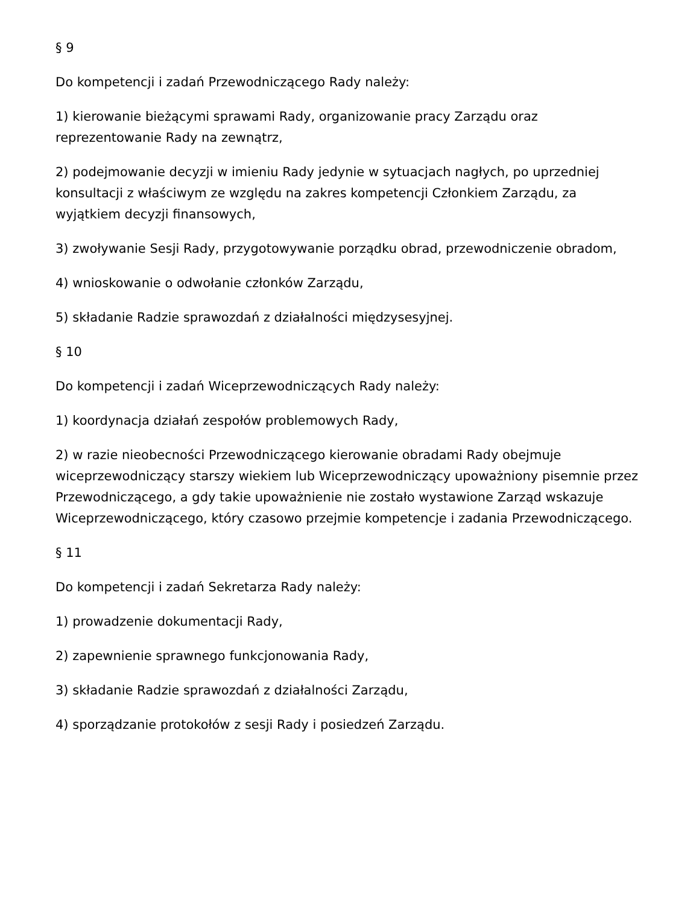§ 9
Do kompetencji i zadań Przewodniczącego Rady należy:
1) kierowanie bieżącymi sprawami Rady, organizowanie pracy Zarządu oraz reprezentowanie Rady na zewnątrz,
2) podejmowanie decyzji w imieniu Rady jedynie w sytuacjach nagłych, po uprzedniej konsultacji z właściwym ze względu na zakres kompetencji Członkiem Zarządu, za wyjątkiem decyzji finansowych,
3) zwoływanie Sesji Rady, przygotowywanie porządku obrad, przewodniczenie obradom,
4) wnioskowanie o odwołanie członków Zarządu,
5) składanie Radzie sprawozdań z działalności międzysesyjnej.
§ 10
Do kompetencji i zadań Wiceprzewodniczących Rady należy:
1) koordynacja działań zespołów problemowych Rady,
2) w razie nieobecności Przewodniczącego kierowanie obradami Rady obejmuje wiceprzewodniczący starszy wiekiem lub Wiceprzewodniczący upoważniony pisemnie przez Przewodniczącego, a gdy takie upoważnienie nie zostało wystawione Zarząd wskazuje Wiceprzewodniczącego, który czasowo przejmie kompetencje i zadania Przewodniczącego.
§ 11
Do kompetencji i zadań Sekretarza Rady należy:
1) prowadzenie dokumentacji Rady,
2) zapewnienie sprawnego funkcjonowania Rady,
3) składanie Radzie sprawozdań z działalności Zarządu,
4) sporządzanie protokołów z sesji Rady i posiedzeń Zarządu.